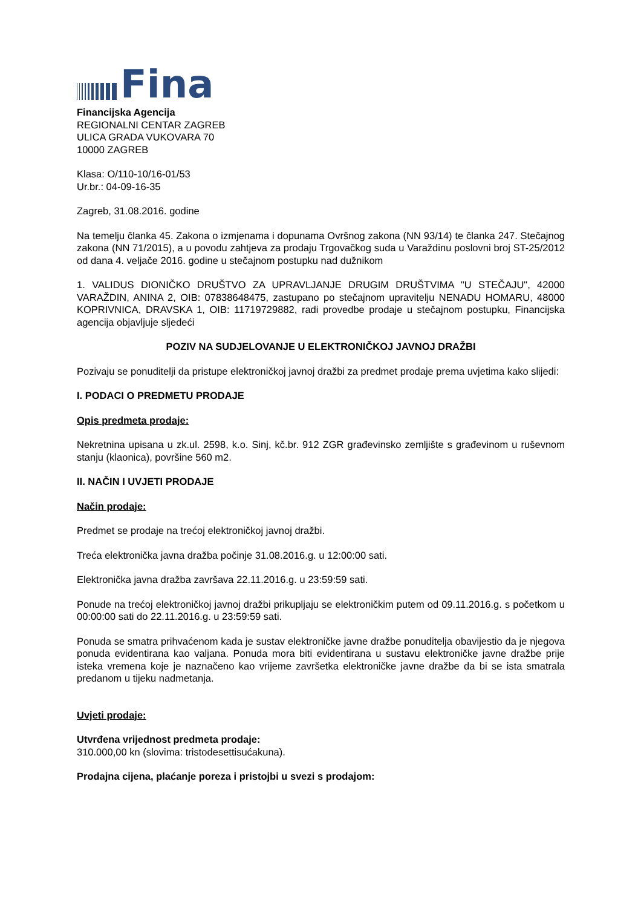Fina
Financijska Agencija
REGIONALNI CENTAR ZAGREB
ULICA GRADA VUKOVARA 70
10000 ZAGREB
Klasa: O/110-10/16-01/53
Ur.br.: 04-09-16-35
Zagreb, 31.08.2016. godine
Na temelju članka 45. Zakona o izmjenama i dopunama Ovršnog zakona (NN 93/14) te članka 247. Stečajnog zakona (NN 71/2015), a u povodu zahtjeva za prodaju Trgovačkog suda u Varaždinu poslovni broj ST-25/2012 od dana 4. veljače 2016. godine u stečajnom postupku nad dužnikom
1. VALIDUS DIONIČKO DRUŠTVO ZA UPRAVLJANJE DRUGIM DRUŠTVIMA "U STEČAJU", 42000 VARAŽDIN, ANINA 2, OIB: 07838648475, zastupano po stečajnom upravitelju NENADU HOMARU, 48000 KOPRIVNICA, DRAVSKA 1, OIB: 11719729882, radi provedbe prodaje u stečajnom postupku, Financijska agencija objavljuje sljedeći
POZIV NA SUDJELOVANJE U ELEKTRONIČKOJ JAVNOJ DRAŽBI
Pozivaju se ponuditelji da pristupe elektroničkoj javnoj dražbi za predmet prodaje prema uvjetima kako slijedi:
I. PODACI O PREDMETU PRODAJE
Opis predmeta prodaje:
Nekretnina upisana u zk.ul. 2598, k.o. Sinj, kč.br. 912 ZGR građevinsko zemljište s građevinom u ruševnom stanju (klaonica), površine 560 m2.
II. NAČIN I UVJETI PRODAJE
Način prodaje:
Predmet se prodaje na trećoj elektroničkoj javnoj dražbi.
Treća elektronička javna dražba počinje 31.08.2016.g. u 12:00:00 sati.
Elektronička javna dražba završava 22.11.2016.g. u 23:59:59 sati.
Ponude na trećoj elektroničkoj javnoj dražbi prikupljaju se elektroničkim putem od 09.11.2016.g. s početkom u 00:00:00 sati do 22.11.2016.g. u 23:59:59 sati.
Ponuda se smatra prihvaćenom kada je sustav elektroničke javne dražbe ponuditelja obavijestio da je njegova ponuda evidentirana kao valjana. Ponuda mora biti evidentirana u sustavu elektroničke javne dražbe prije isteka vremena koje je naznačeno kao vrijeme završetka elektroničke javne dražbe da bi se ista smatrala predanom u tijeku nadmetanja.
Uvjeti prodaje:
Utvrđena vrijednost predmeta prodaje:
310.000,00 kn (slovima: tristodesettisućakuna).
Prodajna cijena, plaćanje poreza i pristojbi u svezi s prodajom: